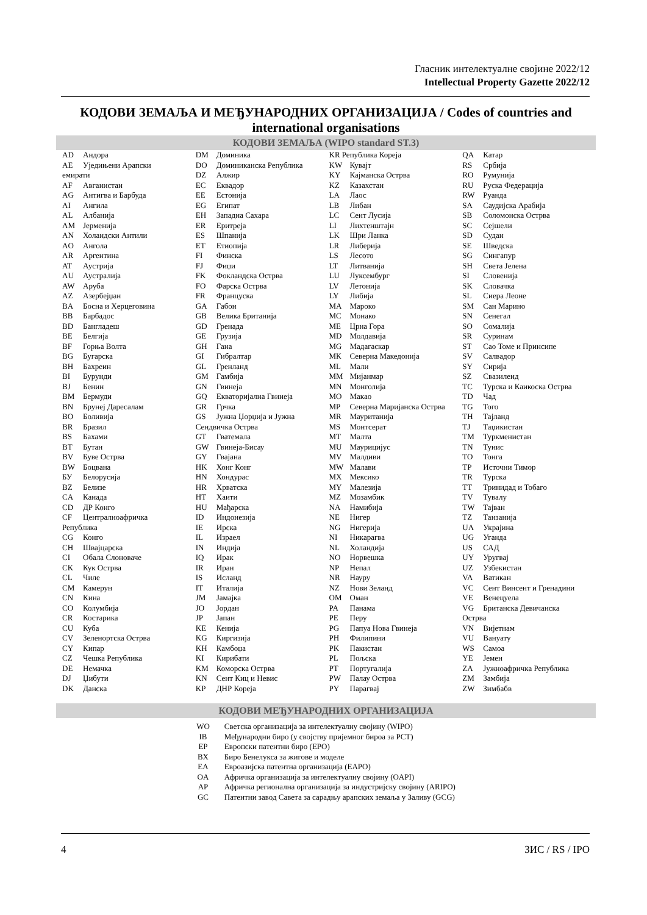Гласник интелектуалне својине 2022/12
Intellectual Property Gazette 2022/12
КОДОВИ ЗЕМАЉА И МЕЂУНАРОДНИХ ОРГАНИЗАЦИЈА / Codes of countries and international organisations
КОДОВИ ЗЕМАЉА (WIPO standard ST.3)
| AD | Андора |
| AE | Уједињени Арапски |
| емирати | |
| AF | Авганистан |
| AG | Антигва и Барбуда |
| AI | Ангила |
| AL | Албанија |
| AM | Јерменија |
| AN | Холандски Антили |
| AO | Ангола |
| AR | Аргентина |
| AT | Аустрија |
| AU | Аустралија |
| AW | Аруба |
| AZ | Азербејџан |
| BA | Босна и Херцеговина |
| BB | Барбадос |
| BD | Бангладеш |
| BE | Белгија |
| BF | Горња Волта |
| BG | Бугарска |
| BH | Бахреин |
| BI | Бурунди |
| BJ | Бенин |
| BM | Бермуди |
| BN | Брунеј Даресалам |
| BO | Боливија |
| BR | Бразил |
| BS | Бахами |
| BT | Бутан |
| BV | Буве Острва |
| BW | Боцвана |
| БУ | Белорусија |
| BZ | Белизе |
| CA | Канада |
| CD | ДР Конго |
| CF | Централноафричка |
| Република | |
| CG | Конго |
| CH | Швајцарска |
| CI | Обала Слоноваче |
| CK | Кук Острва |
| CL | Чиле |
| CM | Камерун |
| CN | Кина |
| CO | Колумбија |
| CR | Костарика |
| CU | Куба |
| CV | Зеленортска Острва |
| CY | Кипар |
| CZ | Чешка Република |
| DE | Немачка |
| DJ | Џибути |
| DK | Данска |
| DM | Доминика |
| DO | Доминиканска Република |
| DZ | Алжир |
| EC | Еквадор |
| EE | Естонија |
| EG | Египат |
| EH | Западна Сахара |
| ER | Еритреја |
| ES | Шпанија |
| ET | Етиопија |
| FI | Финска |
| FJ | Фиџи |
| FK | Фокландска Острва |
| FO | Фарска Острва |
| FR | Француска |
| GA | Габон |
| GB | Велика Британија |
| GD | Гренада |
| GE | Грузија |
| GH | Гана |
| GI | Гибралтар |
| GL | Гренланд |
| GM | Гамбија |
| GN | Гвинеја |
| GQ | Екваторијална Гвинеја |
| GR | Грчка |
| GS | Јужна Џорџија и Јужна |
| Сендвичка Острва | |
| GT | Гватемала |
| GW | Гвинеја-Бисау |
| GY | Гвајана |
| HK | Хонг Конг |
| HN | Хондурас |
| HR | Хрватска |
| HT | Хаити |
| HU | Мађарска |
| ID | Индонезија |
| IE | Ирска |
| IL | Израел |
| IN | Индија |
| IQ | Ирак |
| IR | Иран |
| IS | Исланд |
| IT | Италија |
| JM | Јамајка |
| JO | Јордан |
| JP | Јапан |
| KE | Кенија |
| KG | Киргизија |
| KH | Камбоџа |
| KI | Кирибати |
| KM | Коморска Острва |
| KN | Сент Киц и Невис |
| KP | ДНР Кореја |
| KR Република Кореја | |
| KW | Кувајт |
| KY | Кајманска Острва |
| KZ | Казахстан |
| LA | Лаос |
| LB | Либан |
| LC | Сент Лусија |
| LI | Лихтенштајн |
| LK | Шри Ланка |
| LR | Либерија |
| LS | Лесото |
| LT | Литванија |
| LU | Луксембург |
| LV | Летонија |
| LY | Либија |
| MA | Мароко |
| MC | Монако |
| ME | Црна Гора |
| MD | Молдавија |
| MG | Мадагаскар |
| МК | Северна Македонија |
| ML | Мали |
| MM | Мијанмар |
| MN | Монголија |
| MO | Макао |
| MP | Северна Маријанска Острва |
| MR | Мауританија |
| MS | Монтсерат |
| MT | Малта |
| MU | Маурицијус |
| MV | Малдиви |
| MW | Малави |
| MX | Мексико |
| MY | Малезија |
| MZ | Мозамбик |
| NA | Намибија |
| NE | Нигер |
| NG | Нигерија |
| NI | Никарагва |
| NL | Холандија |
| NO | Норвешка |
| NP | Непал |
| NR | Науру |
| NZ | Нови Зеланд |
| OM | Оман |
| PA | Панама |
| PE | Перу |
| PG | Папуа Нова Гвинеја |
| PH | Филипини |
| PK | Пакистан |
| PL | Пољска |
| PT | Португалија |
| PW | Палау Острва |
| PY | Парагвај |
| QA | Катар |
| RS | Србија |
| RO | Румунија |
| RU | Руска Федерација |
| RW | Руанда |
| SA | Саудијска Арабија |
| SB | Соломонска Острва |
| SC | Сејшели |
| SD | Судан |
| SE | Шведска |
| SG | Сингапур |
| SH | Света Јелена |
| SI | Словенија |
| SK | Словачка |
| SL | Сиера Леоне |
| SM | Сан Марино |
| SN | Сенегал |
| SO | Сомалија |
| SR | Суринам |
| ST | Сао Томе и Принсипе |
| SV | Салвадор |
| SY | Сирија |
| SZ | Свазиленд |
| TC | Турска и Каикоска Острва |
| TD | Чад |
| TG | Того |
| TH | Тајланд |
| TJ | Таџикистан |
| TM | Туркменистан |
| TN | Тунис |
| TO | Тонга |
| TP | Источни Тимор |
| TR | Турска |
| TT | Тринидад и Тобаго |
| TV | Тувалу |
| TW | Тајван |
| TZ | Танзанија |
| UA | Украјина |
| UG | Уганда |
| US | САД |
| UY | Уругвај |
| UZ | Узбекистан |
| VA | Ватикан |
| VC | Сент Винсент и Гренадини |
| VE | Венецуела |
| VG | Британска Девичанска |
| Острва | |
| VN | Вијетнам |
| VU | Вануату |
| WS | Самоа |
| YE | Јемен |
| ZA | Јужноафричка Република |
| ZM | Замбија |
| ZW | Зимбабв |
КОДОВИ МЕЂУНАРОДНИХ ОРГАНИЗАЦИЈА
| WO | Светска организација за интелектуалну својину (WIPO) |
| IB | Међународни биро (у својству пријемног бироа за PCT) |
| EP | Европски патентни биро (EPO) |
| BX | Биро Бенелукса за жигове и моделе |
| EA | Евроазијска патентна организација (EAPO) |
| OA | Афричка организација за интелектуалну својину (OAPI) |
| AP | Афричка регионална организација за индустријску својину (ARIPO) |
| GC | Патентни завод Савета за сарадњу арапских земаља у Заливу (GCG) |
4 ЗИС / RS / IPO